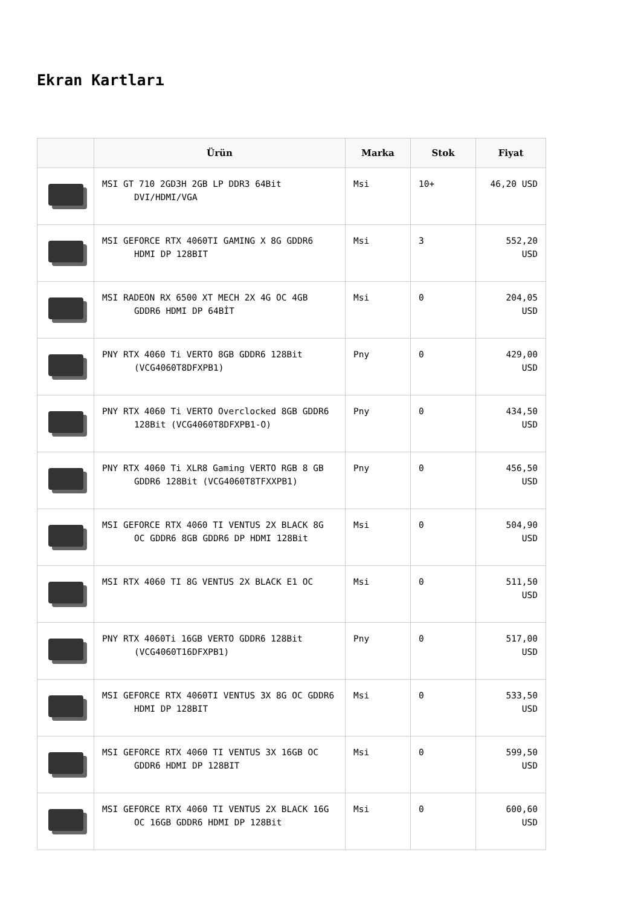Ekran Kartları
| | Ürün | Marka | Stok | Fiyat |
| --- | --- | --- | --- | --- |
| | MSI GT 710 2GD3H 2GB LP DDR3 64Bit DVI/HDMI/VGA | Msi | 10+ | 46,20 USD |
| | MSI GEFORCE RTX 4060TI GAMING X 8G GDDR6 HDMI DP 128BIT | Msi | 3 | 552,20 USD |
| | MSI RADEON RX 6500 XT MECH 2X 4G OC 4GB GDDR6 HDMI DP 64BİT | Msi | 0 | 204,05 USD |
| | PNY RTX 4060 Ti VERTO 8GB GDDR6 128Bit (VCG4060T8DFXPB1) | Pny | 0 | 429,00 USD |
| | PNY RTX 4060 Ti VERTO Overclocked 8GB GDDR6 128Bit (VCG4060T8DFXPB1-O) | Pny | 0 | 434,50 USD |
| | PNY RTX 4060 Ti XLR8 Gaming VERTO RGB 8 GB GDDR6 128Bit (VCG4060T8TFXXPB1) | Pny | 0 | 456,50 USD |
| | MSI GEFORCE RTX 4060 TI VENTUS 2X BLACK 8G OC GDDR6 8GB GDDR6 DP HDMI 128Bit | Msi | 0 | 504,90 USD |
| | MSI RTX 4060 TI 8G VENTUS 2X BLACK E1 OC | Msi | 0 | 511,50 USD |
| | PNY RTX 4060Ti 16GB VERTO GDDR6 128Bit (VCG4060T16DFXPB1) | Pny | 0 | 517,00 USD |
| | MSI GEFORCE RTX 4060TI VENTUS 3X 8G OC GDDR6 HDMI DP 128BIT | Msi | 0 | 533,50 USD |
| | MSI GEFORCE RTX 4060 TI VENTUS 3X 16GB OC GDDR6 HDMI DP 128BIT | Msi | 0 | 599,50 USD |
| | MSI GEFORCE RTX 4060 TI VENTUS 2X BLACK 16G OC 16GB GDDR6 HDMI DP 128Bit | Msi | 0 | 600,60 USD |